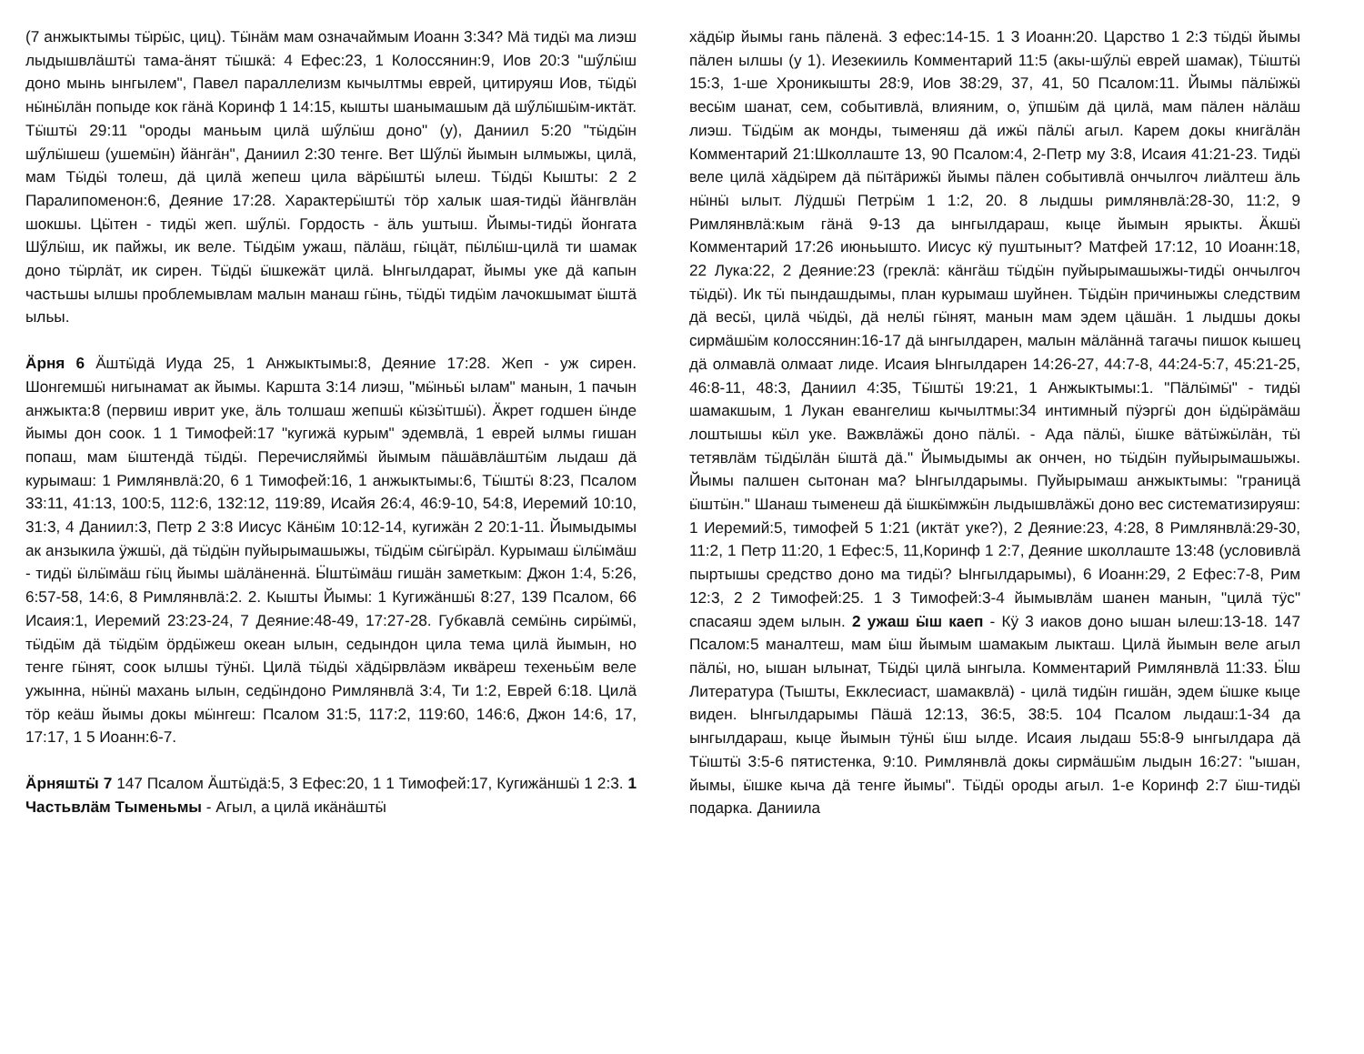(7 анжыктымы тӹрӹс, циц). Тӹнӓм мам означаймым Иоанн 3:34? Мӓ тидӹ ма лиэш лыдышвлӓштӹ тама-ӓнят тӹшкӓ: 4 Ефес:23, 1 Колоссянин:9, Иов 20:3 "шӳлӹш доно мынь ынгылем", Павел параллелизм кычылтмы еврей, цитируяш Иов, тӹдӹ нӹнӹлӓн попыде кок гӓнӓ Коринф 1 14:15, кышты шанымашым дӓ шӳлӹшӹм-иктӓт. Тӹштӹ 29:11 "ороды маньым цилӓ шӳлӹш доно" (у), Даниил 5:20 "тӹдӹн шӳлӹшеш (ушемӹн) йӓнгӓн", Даниил 2:30 тенге. Вет Шӳлӹ йымын ылмыжы, цилӓ, мам Тӹдӹ толеш, дӓ цилӓ жепеш цила вӓрӹштӹ ылеш. Тӹдӹ Кышты: 2 2 Паралипоменон:6, Деяние 17:28. Характерӹштӹ тӧр халык шая-тидӹ йӓнгвлӓн шокшы. Цӹтен - тидӹ жеп. шӳлӹ. Гордость - ӓль уштыш. Йымы-тидӹ йонгата Шӳлӹш, ик пайжы, ик веле. Тӹдӹм ужаш, пӓлӓш, гӹцӓт, пӹлӹш-цилӓ ти шамак доно тӹрлӓт, ик сирен. Тӹдӹ ӹшкежӓт цилӓ. Ынгылдарат, йымы уке дӓ капын частьшы ылшы проблемывлам малын манаш гӹнь, тӹдӹ тидӹм лачокшымат ӹштӓ ыльы.
Ӓрня 6 Ӓштӹдӓ Иуда 25, 1 Анжыктымы:8, Деяние 17:28. Жеп - уж сирен. Шонгемшӹ нигынамат ак йымы. Каршта 3:14 лиэш, "мӹньӹ ылам" манын, 1 пачын анжыкта:8 (первиш иврит уке, ӓль толшаш жепшӹ кӹзӹтшӹ). Ӓкрет годшен ӹнде йымы дон соок. 1 1 Тимофей:17 "кугижӓ курым" эдемвлӓ, 1 еврей ылмы гишан попаш, мам ӹштендӓ тӹдӹ. Перечисляймӹ йымым пӓшӓвлӓштӹм лыдаш дӓ курымаш: 1 Римлянвлӓ:20, 6 1 Тимофей:16, 1 анжыктымы:6, Тӹштӹ 8:23, Псалом 33:11, 41:13, 100:5, 112:6, 132:12, 119:89, Исайя 26:4, 46:9-10, 54:8, Иеремий 10:10, 31:3, 4 Даниил:3, Петр 2 3:8 Иисус Кӓнӹм 10:12-14, кугижӓн 2 20:1-11. Йымыдымы ак анзыкила ӱжшӹ, дӓ тӹдӹн пуйырымашыжы, тӹдӹм сӹгӹрӓл. Курымаш ӹлӹмӓш - тидӹ ӹлӹмӓш гӹц йымы шӓлӓненнӓ. Ӹштӹмӓш гишӓн заметкым: Джон 1:4, 5:26, 6:57-58, 14:6, 8 Римлянвлӓ:2. 2. Кышты Йымы: 1 Кугижӓншӹ 8:27, 139 Псалом, 66 Исаия:1, Иеремий 23:23-24, 7 Деяние:48-49, 17:27-28. Губкавлӓ семӹнь сирӹмӹ, тӹдӹм дӓ тӹдӹм ӧрдӹжеш океан ылын, седындон цила тема цилӓ йымын, но тенге гӹнят, соок ылшы тӱнӹ. Цилӓ тӹдӹ хӓдӹрвлӓэм иквӓреш техеньӹм веле ужынна, нӹнӹ махань ылын, седӹндоно Римлянвлӓ 3:4, Ти 1:2, Еврей 6:18. Цилӓ тӧр кеӓш йымы докы мӹнгеш: Псалом 31:5, 117:2, 119:60, 146:6, Джон 14:6, 17, 17:17, 1 5 Иоанн:6-7.
Ӓрняштӹ 7 147 Псалом Ӓштӹдӓ:5, 3 Ефес:20, 1 1 Тимофей:17, Кугижӓншӹ 1 2:3. 1 Частьвлӓм Тыменьмы - Агыл, а цилӓ икӓнӓштӹ
хӓдӹр йымы гань пӓленӓ. 3 ефес:14-15. 1 3 Иоанн:20. Царство 1 2:3 тӹдӹ йымы пӓлен ылшы (у 1). Иезекииль Комментарий 11:5 (акы-шӳлӹ еврей шамак), Тӹштӹ 15:3, 1-ше Хроникышты 28:9, Иов 38:29, 37, 41, 50 Псалом:11. Йымы пӓлӹжӹ весӹм шанат, сем, событивлӓ, влияним, о, ӱпшӹм дӓ цилӓ, мам пӓлен нӓлӓш лиэш. Тӹдӹм ак монды, тыменяш дӓ ижӹ пӓлӹ агыл. Карем докы книгӓлӓн Комментарий 21:Школлаште 13, 90 Псалом:4, 2-Петр му 3:8, Исаия 41:21-23. Тидӹ веле цилӓ хӓдӹрем дӓ пӹтӓрижӹ йымы пӓлен событивлӓ ончылгоч лиӓлтеш ӓль нӹнӹ ылыт. Лӱдшӹ Петрӹм 1 1:2, 20. 8 лыдшы римлянвлӓ:28-30, 11:2, 9 Римлянвлӓ:кым гӓнӓ 9-13 да ынгылдараш, кыце йымын ярыкты. Ӓкшӹ Комментарий 17:26 июньышто. Иисус кӱ пуштыныт? Матфей 17:12, 10 Иоанн:18, 22 Лука:22, 2 Деяние:23 (греклӓ: кӓнгӓш тӹдӹн пуйырымашыжы-тидӹ ончылгоч тӹдӹ). Ик тӹ пындашдымы, план курымаш шуйнен. Тӹдӹн причиныжы следствим дӓ весӹ, цилӓ чӹдӹ, дӓ нелӹ гӹнят, манын мам эдем цӓшӓн. 1 лыдшы докы сирмӓшӹм колоссянин:16-17 дӓ ынгылдарен, малын мӓлӓннӓ тагачы пишок кышец дӓ олмавлӓ олмаат лиде. Исаия Ынгылдарен 14:26-27, 44:7-8, 44:24-5:7, 45:21-25, 46:8-11, 48:3, Даниил 4:35, Тӹштӹ 19:21, 1 Анжыктымы:1. "Пӓлӹмӹ" - тидӹ шамакшым, 1 Лукан евангелиш кычылтмы:34 интимный пӱэргӹ дон ӹдӹрӓмӓш лоштышы кӹл уке. Важвлӓжӹ доно пӓлӹ. - Ада пӓлӹ, ӹшке вӓтӹжӹлӓн, тӹ тетявлӓм тӹдӹлӓн ӹштӓ дӓ." Йымыдымы ак ончен, но тӹдӹн пуйырымашыжы. Йымы палшен сытонан ма? Ынгылдарымы. Пуйырымаш анжыктымы: "границӓ ӹштӹн." Шанаш тыменеш дӓ ӹшкӹмжӹн лыдышвлӓжӹ доно вес систематизируяш: 1 Иеремий:5, тимофей 5 1:21 (иктӓт уке?), 2 Деяние:23, 4:28, 8 Римлянвлӓ:29-30, 11:2, 1 Петр 11:20, 1 Ефес:5, 11,Коринф 1 2:7, Деяние школлаште 13:48 (условивлӓ пыртышы средство доно ма тидӹ? Ынгылдарымы), 6 Иоанн:29, 2 Ефес:7-8, Рим 12:3, 2 2 Тимофей:25. 1 3 Тимофей:3-4 йымывлӓм шанен манын, "цилӓ тӱс" спасаяш эдем ылын. 2 ужаш ӹш каеп - Кӱ 3 иаков доно ышан ылеш:13-18. 147 Псалом:5 маналтеш, мам ӹш йымым шамакым лыкташ. Цилӓ йымын веле агыл пӓлӹ, но, ышан ылынат, Тӹдӹ цилӓ ынгыла. Комментарий Римлянвлӓ 11:33. Ӹш Литература (Тышты, Екклесиаст, шамаквлӓ) - цилӓ тидӹн гишӓн, эдем ӹшке кыце виден. Ынгылдарымы Пӓшӓ 12:13, 36:5, 38:5. 104 Псалом лыдаш:1-34 да ынгылдараш, кыце йымын тӱнӹ ӹш ылде. Исаия лыдаш 55:8-9 ынгылдара дӓ Тӹштӹ 3:5-6 пятистенка, 9:10. Римлянвлӓ докы сирмӓшӹм лыдын 16:27: "ышан, йымы, ӹшке кыча дӓ тенге йымы". Тӹдӹ ороды агыл. 1-е Коринф 2:7 ӹш-тидӹ подарка. Даниила